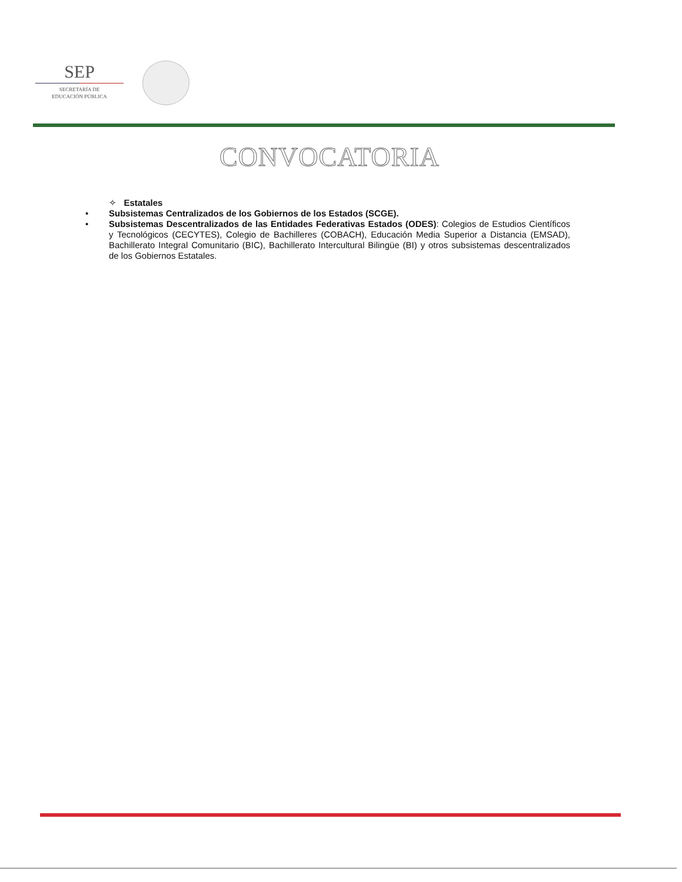SEP
SECRETARÍA DE
EDUCACIÓN PÚBLICA
CONVOCATORIA
✧ Estatales
• Subsistemas Centralizados de los Gobiernos de los Estados (SCGE).
• Subsistemas Descentralizados de las Entidades Federativas Estados (ODES): Colegios de Estudios Científicos y Tecnológicos (CECYTES), Colegio de Bachilleres (COBACH), Educación Media Superior a Distancia (EMSAD), Bachillerato Integral Comunitario (BIC), Bachillerato Intercultural Bilingüe (BI) y otros subsistemas descentralizados de los Gobiernos Estatales.